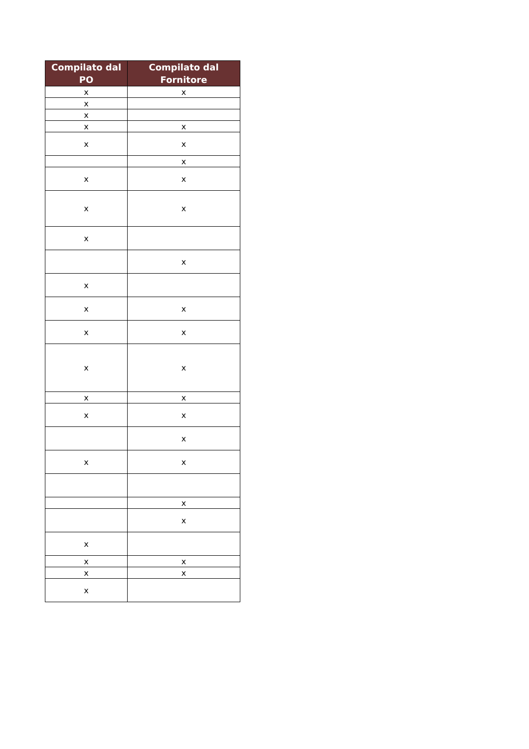| Compilato dal PO | Compilato dal Fornitore |
| --- | --- |
| x | x |
| x | |
| x | |
| x | x |
| x | x |
| | x |
| x | x |
| x | x |
| x | |
| | x |
| x | |
| x | x |
| x | x |
| x | x |
| x | x |
| x | x |
| | x |
| x | x |
| | x |
| | x |
| x | |
| x | x |
| x | x |
| x | |